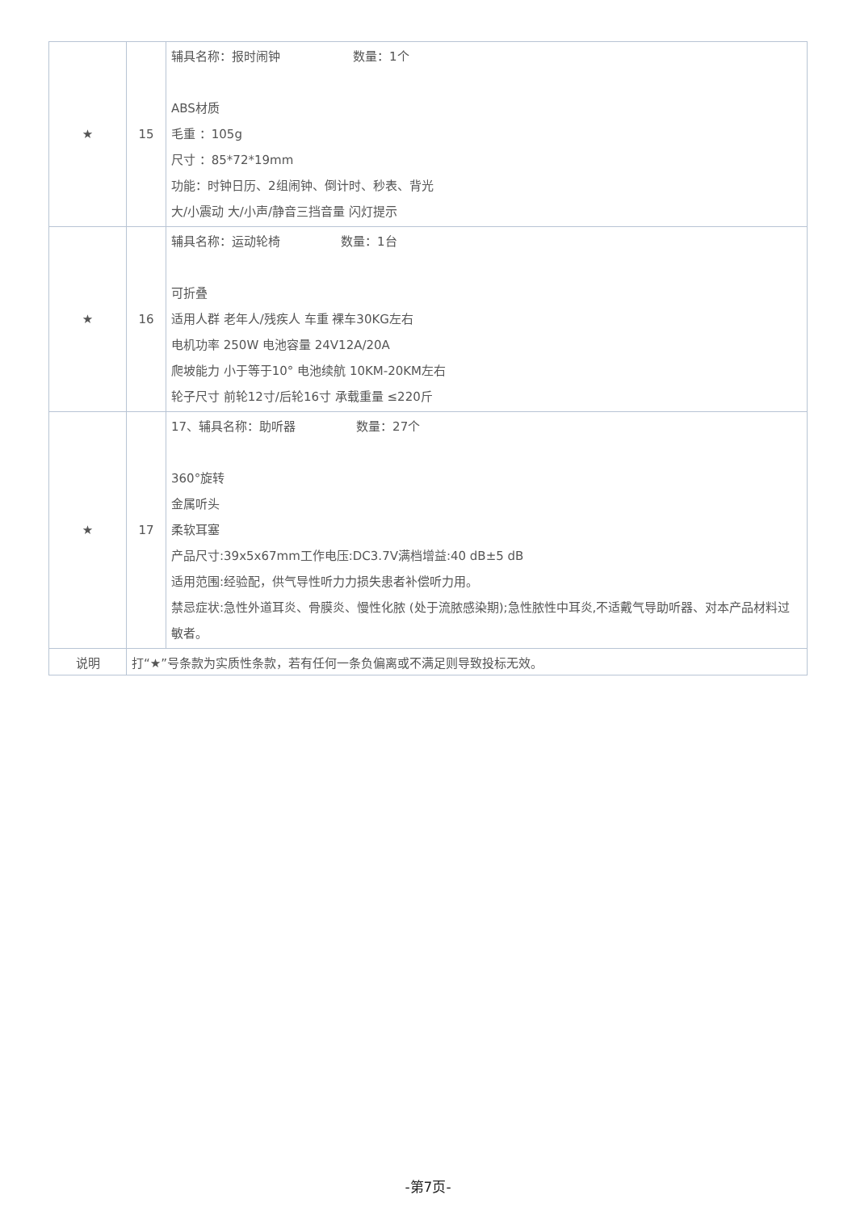| ★ | 15 | 辅具名称：报时闹钟 数量：1个 ABS材质 毛重 ：105g 尺寸 ：85*72*19mm 功能：时钟日历、2组闹钟、倒计时、秒表、背光 大/小震动 大/小声/静音三挡音量 闪灯提示 |
| ★ | 16 | 辅具名称：运动轮椅 数量：1台 可折叠 适用人群 老年人/残疾人 车重 裸车30KG左右 电机功率 250W 电池容量 24V12A/20A 爬坡能力 小于等于10° 电池续航 10KM-20KM左右 轮子尺寸 前轮12寸/后轮16寸 承载重量 ≤220斤 |
| ★ | 17 | 17、辅具名称：助听器 数量：27个 360°旋转 金属听头 柔软耳塞 产品尺寸:39x5x67mm工作电压:DC3.7V满档增益:40 dB±5 dB 适用范围:经验配，供气导性听力力损失患者补偿听力用。 禁忌症状:急性外道耳炎、骨膜炎、慢性化脓 (处于流脓感染期);急性脓性中耳炎,不适戴气导助听器、对本产品材料过敏者。 |
| 说明 | 打“★”号条款为实质性条款，若有任何一条负偏离或不满足则导致投标无效。 | |
-第7页-